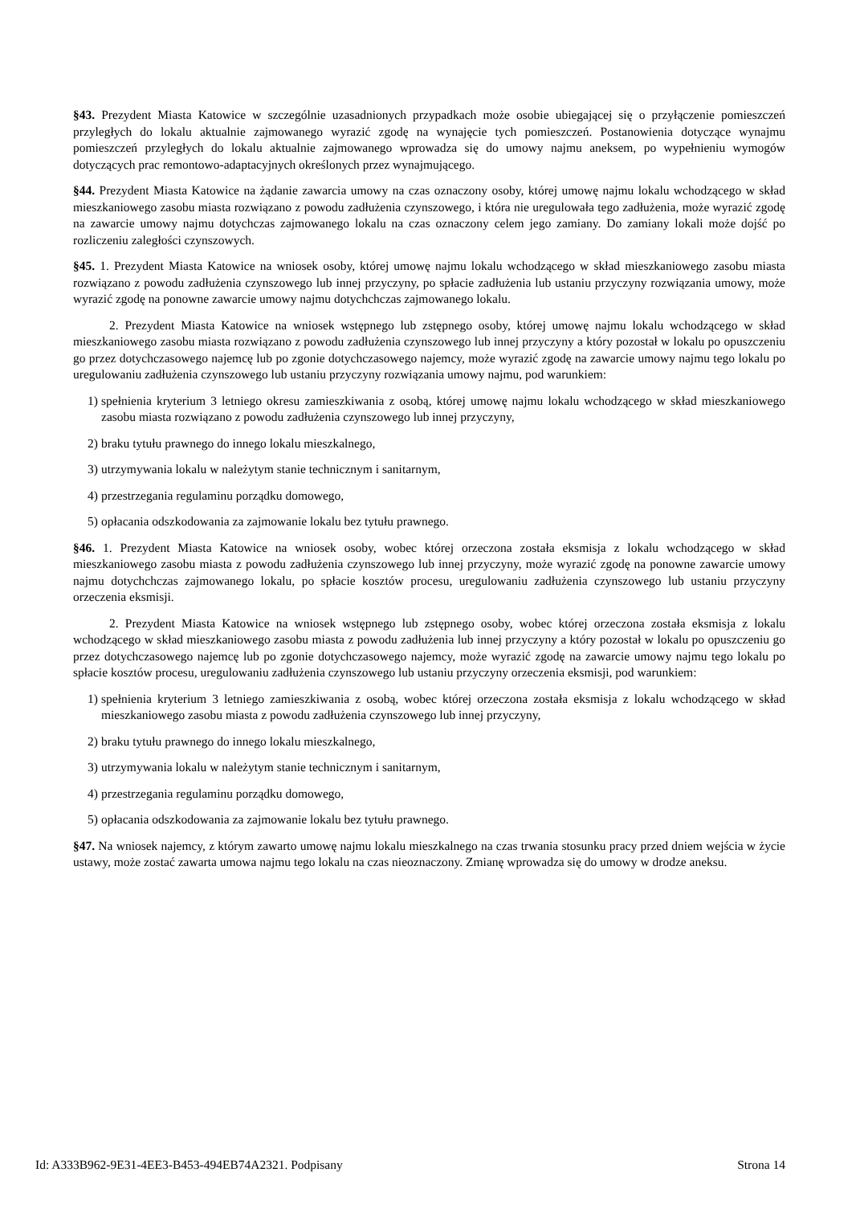§43. Prezydent Miasta Katowice w szczególnie uzasadnionych przypadkach może osobie ubiegającej się o przyłączenie pomieszczeń przyległych do lokalu aktualnie zajmowanego wyrazić zgodę na wynajęcie tych pomieszczeń. Postanowienia dotyczące wynajmu pomieszczeń przyległych do lokalu aktualnie zajmowanego wprowadza się do umowy najmu aneksem, po wypełnieniu wymogów dotyczących prac remontowo-adaptacyjnych określonych przez wynajmującego.
§44. Prezydent Miasta Katowice na żądanie zawarcia umowy na czas oznaczony osoby, której umowę najmu lokalu wchodzącego w skład mieszkaniowego zasobu miasta rozwiązano z powodu zadłużenia czynszowego, i która nie uregulowała tego zadłużenia, może wyrazić zgodę na zawarcie umowy najmu dotychczas zajmowanego lokalu na czas oznaczony celem jego zamiany. Do zamiany lokali może dojść po rozliczeniu zaległości czynszowych.
§45. 1. Prezydent Miasta Katowice na wniosek osoby, której umowę najmu lokalu wchodzącego w skład mieszkaniowego zasobu miasta rozwiązano z powodu zadłużenia czynszowego lub innej przyczyny, po spłacie zadłużenia lub ustaniu przyczyny rozwiązania umowy, może wyrazić zgodę na ponowne zawarcie umowy najmu dotychchczas zajmowanego lokalu.
2. Prezydent Miasta Katowice na wniosek wstępnego lub zstępnego osoby, której umowę najmu lokalu wchodzącego w skład mieszkaniowego zasobu miasta rozwiązano z powodu zadłużenia czynszowego lub innej przyczyny a który pozostał w lokalu po opuszczeniu go przez dotychczasowego najemcę lub po zgonie dotychczasowego najemcy, może wyrazić zgodę na zawarcie umowy najmu tego lokalu po uregulowaniu zadłużenia czynszowego lub ustaniu przyczyny rozwiązania umowy najmu, pod warunkiem:
1) spełnienia kryterium 3 letniego okresu zamieszkiwania z osobą, której umowę najmu lokalu wchodzącego w skład mieszkaniowego zasobu miasta rozwiązano z powodu zadłużenia czynszowego lub innej przyczyny,
2) braku tytułu prawnego do innego lokalu mieszkalnego,
3) utrzymywania lokalu w należytym stanie technicznym i sanitarnym,
4) przestrzegania regulaminu porządku domowego,
5) opłacania odszkodowania za zajmowanie lokalu bez tytułu prawnego.
§46. 1. Prezydent Miasta Katowice na wniosek osoby, wobec której orzeczona została eksmisja z lokalu wchodzącego w skład mieszkaniowego zasobu miasta z powodu zadłużenia czynszowego lub innej przyczyny, może wyrazić zgodę na ponowne zawarcie umowy najmu dotychchczas zajmowanego lokalu, po spłacie kosztów procesu, uregulowaniu zadłużenia czynszowego lub ustaniu przyczyny orzeczenia eksmisji.
2. Prezydent Miasta Katowice na wniosek wstępnego lub zstępnego osoby, wobec której orzeczona została eksmisja z lokalu wchodzącego w skład mieszkaniowego zasobu miasta z powodu zadłużenia lub innej przyczyny a który pozostał w lokalu po opuszczeniu go przez dotychczasowego najemcę lub po zgonie dotychczasowego najemcy, może wyrazić zgodę na zawarcie umowy najmu tego lokalu po spłacie kosztów procesu, uregulowaniu zadłużenia czynszowego lub ustaniu przyczyny orzeczenia eksmisji, pod warunkiem:
1) spełnienia kryterium 3 letniego zamieszkiwania z osobą, wobec której orzeczona została eksmisja z lokalu wchodzącego w skład mieszkaniowego zasobu miasta z powodu zadłużenia czynszowego lub innej przyczyny,
2) braku tytułu prawnego do innego lokalu mieszkalnego,
3) utrzymywania lokalu w należytym stanie technicznym i sanitarnym,
4) przestrzegania regulaminu porządku domowego,
5) opłacania odszkodowania za zajmowanie lokalu bez tytułu prawnego.
§47. Na wniosek najemcy, z którym zawarto umowę najmu lokalu mieszkalnego na czas trwania stosunku pracy przed dniem wejścia w życie ustawy, może zostać zawarta umowa najmu tego lokalu na czas nieoznaczony. Zmianę wprowadza się do umowy w drodze aneksu.
Id: A333B962-9E31-4EE3-B453-494EB74A2321. Podpisany Strona 14